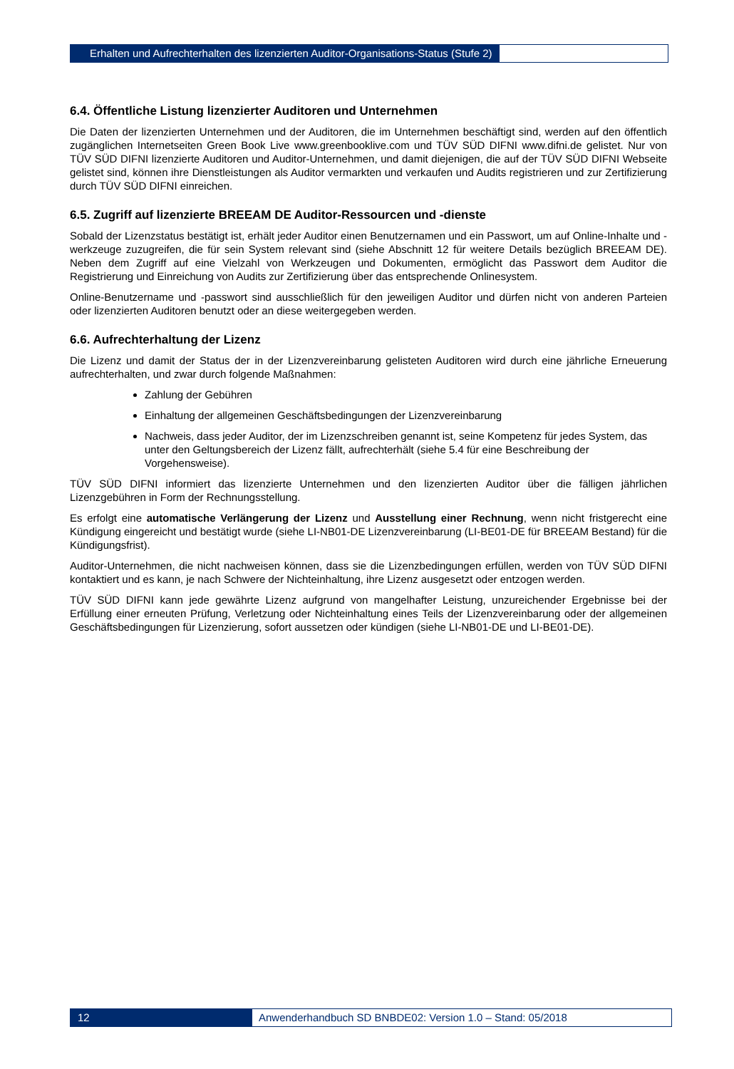Erhalten und Aufrechterhalten des lizenzierten Auditor-Organisations-Status (Stufe 2)
6.4. Öffentliche Listung lizenzierter Auditoren und Unternehmen
Die Daten der lizenzierten Unternehmen und der Auditoren, die im Unternehmen beschäftigt sind, werden auf den öffentlich zugänglichen Internetseiten Green Book Live www.greenbooklive.com und TÜV SÜD DIFNI www.difni.de gelistet. Nur von TÜV SÜD DIFNI lizenzierte Auditoren und Auditor-Unternehmen, und damit diejenigen, die auf der TÜV SÜD DIFNI Webseite gelistet sind, können ihre Dienstleistungen als Auditor vermarkten und verkaufen und Audits registrieren und zur Zertifizierung durch TÜV SÜD DIFNI einreichen.
6.5. Zugriff auf lizenzierte BREEAM DE Auditor-Ressourcen und -dienste
Sobald der Lizenzstatus bestätigt ist, erhält jeder Auditor einen Benutzernamen und ein Passwort, um auf Online-Inhalte und -werkzeuge zuzugreifen, die für sein System relevant sind (siehe Abschnitt 12 für weitere Details bezüglich BREEAM DE). Neben dem Zugriff auf eine Vielzahl von Werkzeugen und Dokumenten, ermöglicht das Passwort dem Auditor die Registrierung und Einreichung von Audits zur Zertifizierung über das entsprechende Onlinesystem.
Online-Benutzername und -passwort sind ausschließlich für den jeweiligen Auditor und dürfen nicht von anderen Parteien oder lizenzierten Auditoren benutzt oder an diese weitergegeben werden.
6.6. Aufrechterhaltung der Lizenz
Die Lizenz und damit der Status der in der Lizenzvereinbarung gelisteten Auditoren wird durch eine jährliche Erneuerung aufrechterhalten, und zwar durch folgende Maßnahmen:
Zahlung der Gebühren
Einhaltung der allgemeinen Geschäftsbedingungen der Lizenzvereinbarung
Nachweis, dass jeder Auditor, der im Lizenzschreiben genannt ist, seine Kompetenz für jedes System, das unter den Geltungsbereich der Lizenz fällt, aufrechterhält (siehe 5.4 für eine Beschreibung der Vorgehensweise).
TÜV SÜD DIFNI informiert das lizenzierte Unternehmen und den lizenzierten Auditor über die fälligen jährlichen Lizenzgebühren in Form der Rechnungsstellung.
Es erfolgt eine automatische Verlängerung der Lizenz und Ausstellung einer Rechnung, wenn nicht fristgerecht eine Kündigung eingereicht und bestätigt wurde (siehe LI-NB01-DE Lizenzvereinbarung (LI-BE01-DE für BREEAM Bestand) für die Kündigungsfrist).
Auditor-Unternehmen, die nicht nachweisen können, dass sie die Lizenzbedingungen erfüllen, werden von TÜV SÜD DIFNI kontaktiert und es kann, je nach Schwere der Nichteinhaltung, ihre Lizenz ausgesetzt oder entzogen werden.
TÜV SÜD DIFNI kann jede gewährte Lizenz aufgrund von mangelhafter Leistung, unzureichender Ergebnisse bei der Erfüllung einer erneuten Prüfung, Verletzung oder Nichteinhaltung eines Teils der Lizenzvereinbarung oder der allgemeinen Geschäftsbedingungen für Lizenzierung, sofort aussetzen oder kündigen (siehe LI-NB01-DE und LI-BE01-DE).
12 Anwenderhandbuch SD BNBDE02: Version 1.0 – Stand: 05/2018